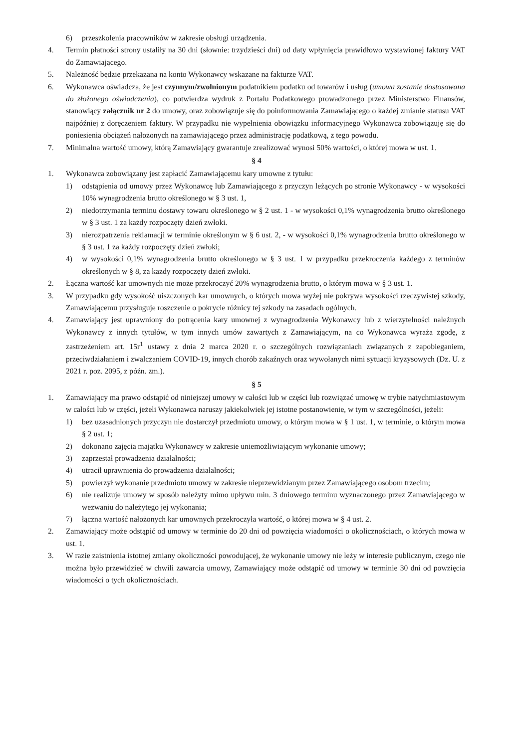6) przeszkolenia pracowników w zakresie obsługi urządzenia.
4. Termin płatności strony ustaliły na 30 dni (słownie: trzydzieści dni) od daty wpłynięcia prawidłowo wystawionej faktury VAT do Zamawiającego.
5. Należność będzie przekazana na konto Wykonawcy wskazane na fakturze VAT.
6. Wykonawca oświadcza, że jest czynnym/zwolnionym podatnikiem podatku od towarów i usług (umowa zostanie dostosowana do złożonego oświadczenia), co potwierdza wydruk z Portalu Podatkowego prowadzonego przez Ministerstwo Finansów, stanowiący załącznik nr 2 do umowy, oraz zobowiązuje się do poinformowania Zamawiającego o każdej zmianie statusu VAT najpóźniej z doręczeniem faktury. W przypadku nie wypełnienia obowiązku informacyjnego Wykonawca zobowiązuję się do poniesienia obciążeń nałożonych na zamawiającego przez administrację podatkową, z tego powodu.
7. Minimalna wartość umowy, którą Zamawiający gwarantuje zrealizować wynosi 50% wartości, o której mowa w ust. 1.
§ 4
1. Wykonawca zobowiązany jest zapłacić Zamawiającemu kary umowne z tytułu:
1) odstąpienia od umowy przez Wykonawcę lub Zamawiającego z przyczyn leżących po stronie Wykonawcy - w wysokości 10% wynagrodzenia brutto określonego w § 3 ust. 1,
2) niedotrzymania terminu dostawy towaru określonego w § 2 ust. 1 - w wysokości 0,1% wynagrodzenia brutto określonego w § 3 ust. 1 za każdy rozpoczęty dzień zwłoki.
3) nierozpatrzenia reklamacji w terminie określonym w § 6 ust. 2, - w wysokości 0,1% wynagrodzenia brutto określonego w § 3 ust. 1 za każdy rozpoczęty dzień zwłoki;
4) w wysokości 0,1% wynagrodzenia brutto określonego w § 3 ust. 1 w przypadku przekroczenia każdego z terminów określonych w § 8, za każdy rozpoczęty dzień zwłoki.
2. Łączna wartość kar umownych nie może przekroczyć 20% wynagrodzenia brutto, o którym mowa w § 3 ust. 1.
3. W przypadku gdy wysokość uiszczonych kar umownych, o których mowa wyżej nie pokrywa wysokości rzeczywistej szkody, Zamawiającemu przysługuje roszczenie o pokrycie różnicy tej szkody na zasadach ogólnych.
4. Zamawiający jest uprawniony do potrącenia kary umownej z wynagrodzenia Wykonawcy lub z wierzytelności należnych Wykonawcy z innych tytułów, w tym innych umów zawartych z Zamawiającym, na co Wykonawca wyraża zgodę, z zastrzeżeniem art. 15r<sup>1</sup> ustawy z dnia 2 marca 2020 r. o szczególnych rozwiązaniach związanych z zapobieganiem, przeciwdziałaniem i zwalczaniem COVID-19, innych chorób zakaźnych oraz wywołanych nimi sytuacji kryzysowych (Dz. U. z 2021 r. poz. 2095, z późn. zm.).
§ 5
1. Zamawiający ma prawo odstąpić od niniejszej umowy w całości lub w części lub rozwiązać umowę w trybie natychmiastowym w całości lub w części, jeżeli Wykonawca naruszy jakiekolwiek jej istotne postanowienie, w tym w szczególności, jeżeli:
1) bez uzasadnionych przyczyn nie dostarczył przedmiotu umowy, o którym mowa w § 1 ust. 1, w terminie, o którym mowa § 2 ust. 1;
2) dokonano zajęcia majątku Wykonawcy w zakresie uniemożliwiającym wykonanie umowy;
3) zaprzestał prowadzenia działalności;
4) utracił uprawnienia do prowadzenia działalności;
5) powierzył wykonanie przedmiotu umowy w zakresie nieprzewidzianym przez Zamawiającego osobom trzecim;
6) nie realizuje umowy w sposób należyty mimo upływu min. 3 dniowego terminu wyznaczonego przez Zamawiającego w wezwaniu do należytego jej wykonania;
7) łączna wartość nałożonych kar umownych przekroczyła wartość, o której mowa w § 4 ust. 2.
2. Zamawiający może odstąpić od umowy w terminie do 20 dni od powzięcia wiadomości o okolicznościach, o których mowa w ust. 1.
3. W razie zaistnienia istotnej zmiany okoliczności powodującej, że wykonanie umowy nie leży w interesie publicznym, czego nie można było przewidzieć w chwili zawarcia umowy, Zamawiający może odstąpić od umowy w terminie 30 dni od powzięcia wiadomości o tych okolicznościach.